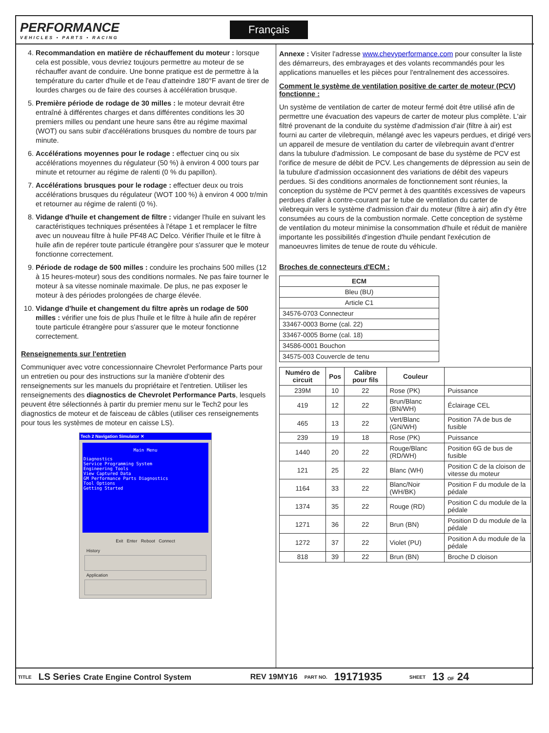PERFORMANCE
VEHICLES • PARTS • RACING
Français
4. Recommandation en matière de réchauffement du moteur : lorsque cela est possible, vous devriez toujours permettre au moteur de se réchauffer avant de conduire. Une bonne pratique est de permettre à la température du carter d'huile et de l'eau d'atteindre 180°F avant de tirer de lourdes charges ou de faire des courses à accélération brusque.
5. Première période de rodage de 30 milles : le moteur devrait être entraîné à différentes charges et dans différentes conditions les 30 premiers milles ou pendant une heure sans être au régime maximal (WOT) ou sans subir d'accélérations brusques du nombre de tours par minute.
6. Accélérations moyennes pour le rodage : effectuer cinq ou six accélérations moyennes du régulateur (50 %) à environ 4 000 tours par minute et retourner au régime de ralenti (0 % du papillon).
7. Accélérations brusques pour le rodage : effectuer deux ou trois accélérations brusques du régulateur (WOT 100 %) à environ 4 000 tr/min et retourner au régime de ralenti (0 %).
8. Vidange d'huile et changement de filtre : vidanger l'huile en suivant les caractéristiques techniques présentées à l'étape 1 et remplacer le filtre avec un nouveau filtre à huile PF48 AC Delco. Vérifier l'huile et le filtre à huile afin de repérer toute particule étrangère pour s'assurer que le moteur fonctionne correctement.
9. Période de rodage de 500 milles : conduire les prochains 500 milles (12 à 15 heures-moteur) sous des conditions normales. Ne pas faire tourner le moteur à sa vitesse nominale maximale. De plus, ne pas exposer le moteur à des périodes prolongées de charge élevée.
10. Vidange d'huile et changement du filtre après un rodage de 500 milles : vérifier une fois de plus l'huile et le filtre à huile afin de repérer toute particule étrangère pour s'assurer que le moteur fonctionne correctement.
Renseignements sur l'entretien
Communiquer avec votre concessionnaire Chevrolet Performance Parts pour un entretien ou pour des instructions sur la manière d'obtenir des renseignements sur les manuels du propriétaire et l'entretien. Utiliser les renseignements des diagnostics de Chevrolet Performance Parts, lesquels peuvent être sélectionnés à partir du premier menu sur le Tech2 pour les diagnostics de moteur et de faisceau de câbles (utiliser ces renseignements pour tous les systèmes de moteur en caisse LS).
Tech 2 Navigation Simulator ✕
Main Menu
Diagnostics
Service Programming System
Engineering Tools
View Captured Data
GM Performance Parts Diagnostics
Tool Options
Getting Started
Exit Enter Reboot Connect
History
Application
Annexe : Visiter l'adresse www.chevyperformance.com pour consulter la liste des démarreurs, des embrayages et des volants recommandés pour les applications manuelles et les pièces pour l'entraînement des accessoires.
Comment le système de ventilation positive de carter de moteur (PCV) fonctionne :
Un système de ventilation de carter de moteur fermé doit être utilisé afin de permettre une évacuation des vapeurs de carter de moteur plus complète. L'air filtré provenant de la conduite du système d'admission d'air (filtre à air) est fourni au carter de vilebrequin, mélangé avec les vapeurs perdues, et dirigé vers un appareil de mesure de ventilation du carter de vilebrequin avant d'entrer dans la tubulure d'admission. Le composant de base du système de PCV est l'orifice de mesure de débit de PCV. Les changements de dépression au sein de la tubulure d'admission occasionnent des variations de débit des vapeurs perdues. Si des conditions anormales de fonctionnement sont réunies, la conception du système de PCV permet à des quantités excessives de vapeurs perdues d'aller à contre-courant par le tube de ventilation du carter de vilebrequin vers le système d'admission d'air du moteur (filtre à air) afin d'y être consumées au cours de la combustion normale. Cette conception de système de ventilation du moteur minimise la consommation d'huile et réduit de manière importante les possibilités d'ingestion d'huile pendant l'exécution de manoeuvres limites de tenue de route du véhicule.
Broches de connecteurs d'ECM :
| ECM |
| --- |
| Bleu (BU) |
| Article C1 |
| 34576-0703 Connecteur |
| 33467-0003 Borne (cal. 22) |
| 33467-0005 Borne (cal. 18) |
| 34586-0001 Bouchon |
| 34575-003 Couvercle de tenu |
| Numéro de circuit | Pos | Calibre pour fils | Couleur | |
| --- | --- | --- | --- | --- |
| 239M | 10 | 22 | Rose (PK) | Puissance |
| 419 | 12 | 22 | Brun/Blanc (BN/WH) | Éclairage CEL |
| 465 | 13 | 22 | Vert/Blanc (GN/WH) | Position 7A de bus de fusible |
| 239 | 19 | 18 | Rose (PK) | Puissance |
| 1440 | 20 | 22 | Rouge/Blanc (RD/WH) | Position 6G de bus de fusible |
| 121 | 25 | 22 | Blanc (WH) | Position C de la cloison de vitesse du moteur |
| 1164 | 33 | 22 | Blanc/Noir (WH/BK) | Position F du module de la pédale |
| 1374 | 35 | 22 | Rouge (RD) | Position C du module de la pédale |
| 1271 | 36 | 22 | Brun (BN) | Position D du module de la pédale |
| 1272 | 37 | 22 | Violet (PU) | Position A du module de la pédale |
| 818 | 39 | 22 | Brun (BN) | Broche D cloison |
TITLE LS Series Crate Engine Control System REV 19MY16 PART NO. 19171935 SHEET 13 OF 24